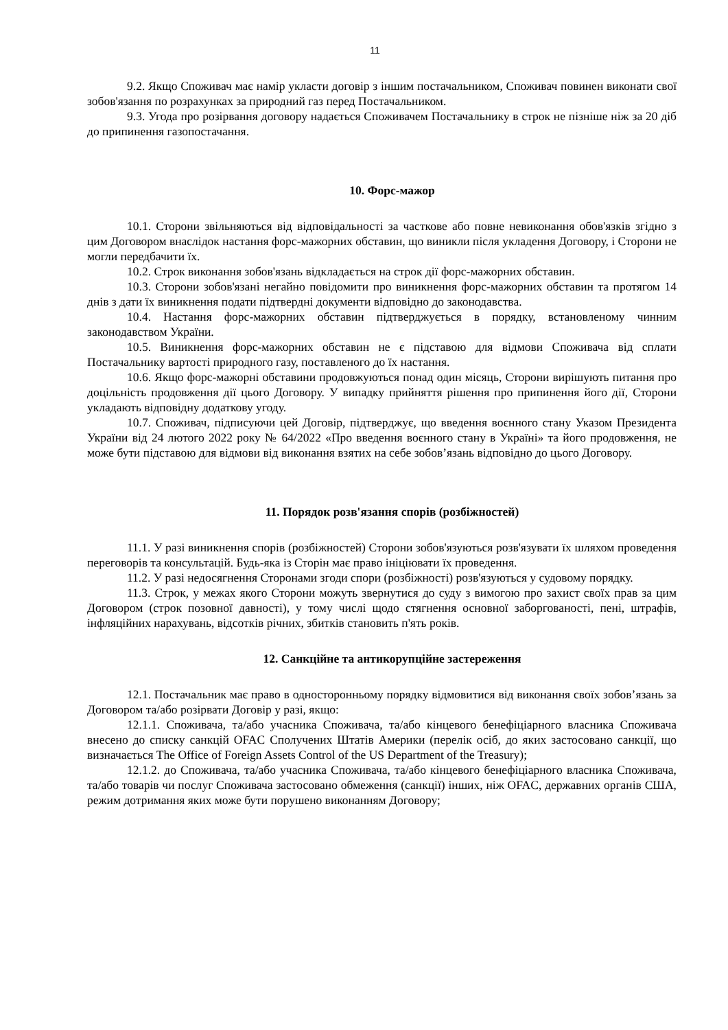11
9.2. Якщо Споживач має намір укласти договір з іншим постачальником, Споживач повинен виконати свої зобов'язання по розрахунках за природний газ перед Постачальником.
9.3. Угода про розірвання договору надається Споживачем Постачальнику в строк не пізніше ніж за 20 діб до припинення газопостачання.
10. Форс-мажор
10.1. Сторони звільняються від відповідальності за часткове або повне невиконання обов'язків згідно з цим Договором внаслідок настання форс-мажорних обставин, що виникли після укладення Договору, і Сторони не могли передбачити їх.
10.2. Строк виконання зобов'язань відкладається на строк дії форс-мажорних обставин.
10.3. Сторони зобов'язані негайно повідомити про виникнення форс-мажорних обставин та протягом 14 днів з дати їх виникнення подати підтвердні документи відповідно до законодавства.
10.4. Настання форс-мажорних обставин підтверджується в порядку, встановленому чинним законодавством України.
10.5. Виникнення форс-мажорних обставин не є підставою для відмови Споживача від сплати Постачальнику вартості природного газу, поставленого до їх настання.
10.6. Якщо форс-мажорні обставини продовжуються понад один місяць, Сторони вирішують питання про доцільність продовження дії цього Договору. У випадку прийняття рішення про припинення його дії, Сторони укладають відповідну додаткову угоду.
10.7. Споживач, підписуючи цей Договір, підтверджує, що введення воєнного стану Указом Президента України від 24 лютого 2022 року № 64/2022 «Про введення воєнного стану в Україні» та його продовження, не може бути підставою для відмови від виконання взятих на себе зобов’язань відповідно до цього Договору.
11. Порядок розв'язання спорів (розбіжностей)
11.1. У разі виникнення спорів (розбіжностей) Сторони зобов'язуються розв'язувати їх шляхом проведення переговорів та консультацій. Будь-яка із Сторін має право ініціювати їх проведення.
11.2. У разі недосягнення Сторонами згоди спори (розбіжності) розв'язуються у судовому порядку.
11.3. Строк, у межах якого Сторони можуть звернутися до суду з вимогою про захист своїх прав за цим Договором (строк позовної давності), у тому числі щодо стягнення основної заборгованості, пені, штрафів, інфляційних нарахувань, відсотків річних, збитків становить п'ять років.
12. Санкційне та антикорупційне застереження
12.1. Постачальник має право в односторонньому порядку відмовитися від виконання своїх зобов’язань за Договором та/або розірвати Договір у разі, якщо:
12.1.1. Споживача, та/або учасника Споживача, та/або кінцевого бенефіціарного власника Споживача внесено до списку санкцій OFAC Сполучених Штатів Америки (перелік осіб, до яких застосовано санкції, що визначається The Office of Foreign Assets Control of the US Department of the Treasury);
12.1.2. до Споживача, та/або учасника Споживача, та/або кінцевого бенефіціарного власника Споживача, та/або товарів чи послуг Споживача застосовано обмеження (санкції) інших, ніж OFAC, державних органів США, режим дотримання яких може бути порушено виконанням Договору;